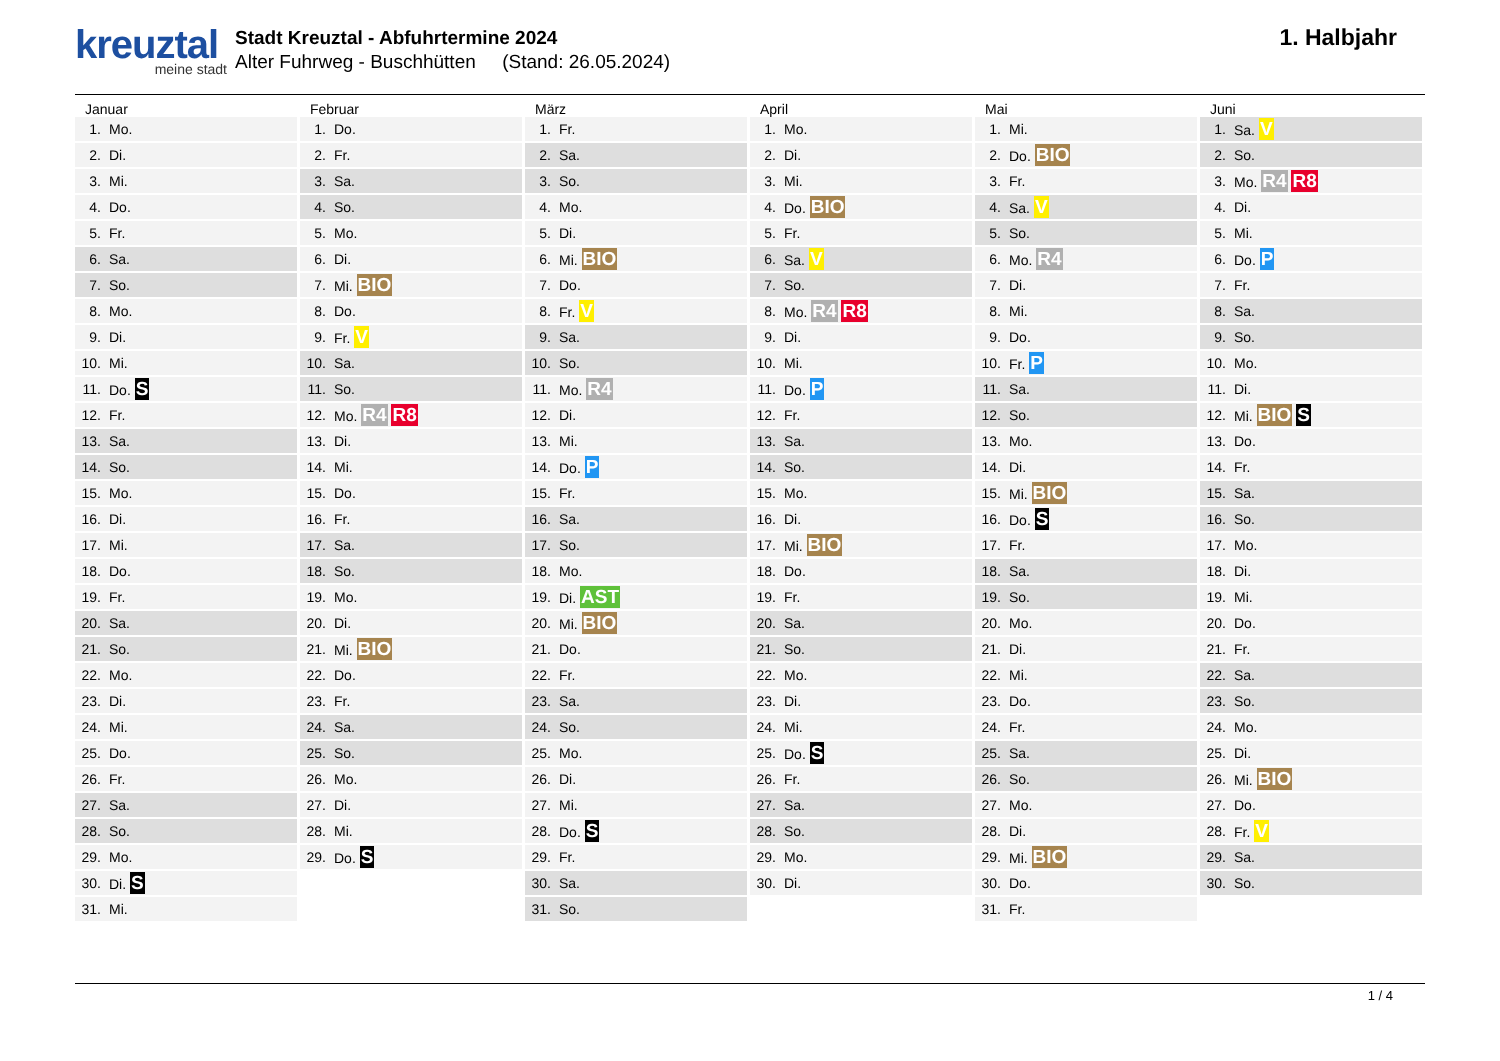kreuztal
meine stadt
Stadt Kreuztal - Abfuhrtermine 2024
Alter Fuhrweg - Buschhütten (Stand: 26.05.2024)
1. Halbjahr
Januar
| 1. | Mo. |
| 2. | Di. |
| 3. | Mi. |
| 4. | Do. |
| 5. | Fr. |
| 6. | Sa. |
| 7. | So. |
| 8. | Mo. |
| 9. | Di. |
| 10. | Mi. |
| 11. | Do. S |
| 12. | Fr. |
| 13. | Sa. |
| 14. | So. |
| 15. | Mo. |
| 16. | Di. |
| 17. | Mi. |
| 18. | Do. |
| 19. | Fr. |
| 20. | Sa. |
| 21. | So. |
| 22. | Mo. |
| 23. | Di. |
| 24. | Mi. |
| 25. | Do. |
| 26. | Fr. |
| 27. | Sa. |
| 28. | So. |
| 29. | Mo. |
| 30. | Di. S |
| 31. | Mi. |
Februar
| 1. | Do. |
| 2. | Fr. |
| 3. | Sa. |
| 4. | So. |
| 5. | Mo. |
| 6. | Di. |
| 7. | Mi. BIO |
| 8. | Do. |
| 9. | Fr. V |
| 10. | Sa. |
| 11. | So. |
| 12. | Mo. R4 R8 |
| 13. | Di. |
| 14. | Mi. |
| 15. | Do. |
| 16. | Fr. |
| 17. | Sa. |
| 18. | So. |
| 19. | Mo. |
| 20. | Di. |
| 21. | Mi. BIO |
| 22. | Do. |
| 23. | Fr. |
| 24. | Sa. |
| 25. | So. |
| 26. | Mo. |
| 27. | Di. |
| 28. | Mi. |
| 29. | Do. S |
März
| 1. | Fr. |
| 2. | Sa. |
| 3. | So. |
| 4. | Mo. |
| 5. | Di. |
| 6. | Mi. BIO |
| 7. | Do. |
| 8. | Fr. V |
| 9. | Sa. |
| 10. | So. |
| 11. | Mo. R4 |
| 12. | Di. |
| 13. | Mi. |
| 14. | Do. P |
| 15. | Fr. |
| 16. | Sa. |
| 17. | So. |
| 18. | Mo. |
| 19. | Di. AST |
| 20. | Mi. BIO |
| 21. | Do. |
| 22. | Fr. |
| 23. | Sa. |
| 24. | So. |
| 25. | Mo. |
| 26. | Di. |
| 27. | Mi. |
| 28. | Do. S |
| 29. | Fr. |
| 30. | Sa. |
| 31. | So. |
April
| 1. | Mo. |
| 2. | Di. |
| 3. | Mi. |
| 4. | Do. BIO |
| 5. | Fr. |
| 6. | Sa. V |
| 7. | So. |
| 8. | Mo. R4 R8 |
| 9. | Di. |
| 10. | Mi. |
| 11. | Do. P |
| 12. | Fr. |
| 13. | Sa. |
| 14. | So. |
| 15. | Mo. |
| 16. | Di. |
| 17. | Mi. BIO |
| 18. | Do. |
| 19. | Fr. |
| 20. | Sa. |
| 21. | So. |
| 22. | Mo. |
| 23. | Di. |
| 24. | Mi. |
| 25. | Do. S |
| 26. | Fr. |
| 27. | Sa. |
| 28. | So. |
| 29. | Mo. |
| 30. | Di. |
Mai
| 1. | Mi. |
| 2. | Do. BIO |
| 3. | Fr. |
| 4. | Sa. V |
| 5. | So. |
| 6. | Mo. R4 |
| 7. | Di. |
| 8. | Mi. |
| 9. | Do. |
| 10. | Fr. P |
| 11. | Sa. |
| 12. | So. |
| 13. | Mo. |
| 14. | Di. |
| 15. | Mi. BIO |
| 16. | Do. S |
| 17. | Fr. |
| 18. | Sa. |
| 19. | So. |
| 20. | Mo. |
| 21. | Di. |
| 22. | Mi. |
| 23. | Do. |
| 24. | Fr. |
| 25. | Sa. |
| 26. | So. |
| 27. | Mo. |
| 28. | Di. |
| 29. | Mi. BIO |
| 30. | Do. |
| 31. | Fr. |
Juni
| 1. | Sa. V |
| 2. | So. |
| 3. | Mo. R4 R8 |
| 4. | Di. |
| 5. | Mi. |
| 6. | Do. P |
| 7. | Fr. |
| 8. | Sa. |
| 9. | So. |
| 10. | Mo. |
| 11. | Di. |
| 12. | Mi. BIO S |
| 13. | Do. |
| 14. | Fr. |
| 15. | Sa. |
| 16. | So. |
| 17. | Mo. |
| 18. | Di. |
| 19. | Mi. |
| 20. | Do. |
| 21. | Fr. |
| 22. | Sa. |
| 23. | So. |
| 24. | Mo. |
| 25. | Di. |
| 26. | Mi. BIO |
| 27. | Do. |
| 28. | Fr. V |
| 29. | Sa. |
| 30. | So. |
1 / 4